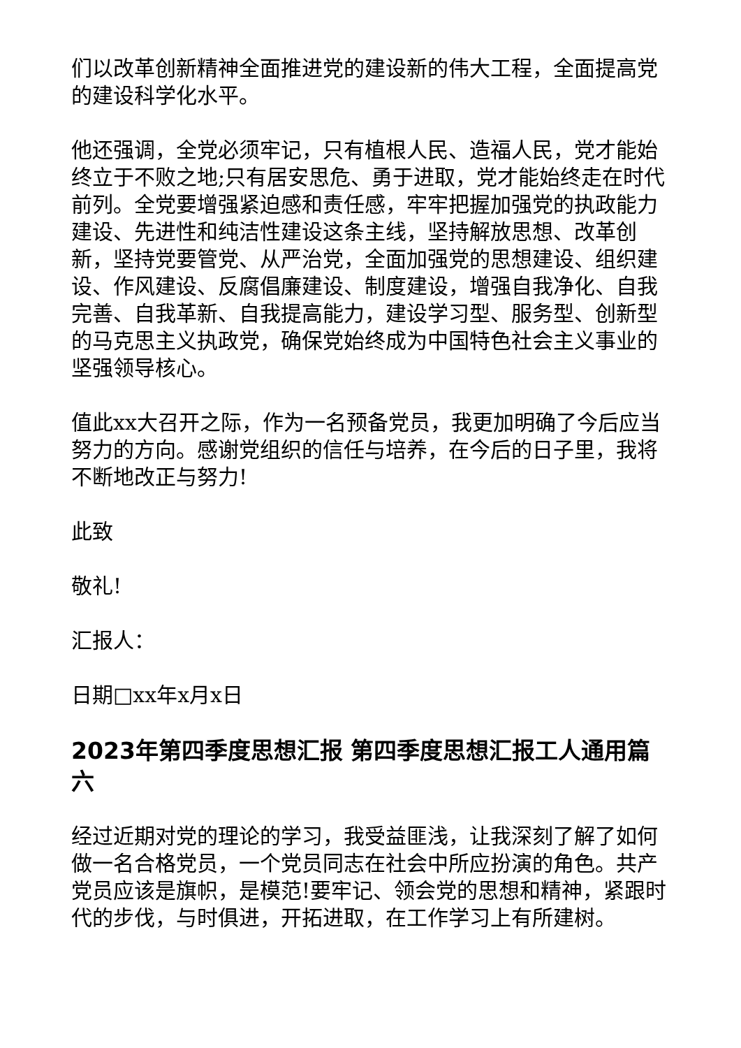们以改革创新精神全面推进党的建设新的伟大工程，全面提高党的建设科学化水平。
他还强调，全党必须牢记，只有植根人民、造福人民，党才能始终立于不败之地;只有居安思危、勇于进取，党才能始终走在时代前列。全党要增强紧迫感和责任感，牢牢把握加强党的执政能力建设、先进性和纯洁性建设这条主线，坚持解放思想、改革创新，坚持党要管党、从严治党，全面加强党的思想建设、组织建设、作风建设、反腐倡廉建设、制度建设，增强自我净化、自我完善、自我革新、自我提高能力，建设学习型、服务型、创新型的马克思主义执政党，确保党始终成为中国特色社会主义事业的坚强领导核心。
值此xx大召开之际，作为一名预备党员，我更加明确了今后应当努力的方向。感谢党组织的信任与培养，在今后的日子里，我将不断地改正与努力!
此致
敬礼!
汇报人：
日期□xx年x月x日
2023年第四季度思想汇报 第四季度思想汇报工人通用篇六
经过近期对党的理论的学习，我受益匪浅，让我深刻了解了如何做一名合格党员，一个党员同志在社会中所应扮演的角色。共产党员应该是旗帜，是模范!要牢记、领会党的思想和精神，紧跟时代的步伐，与时俱进，开拓进取，在工作学习上有所建树。